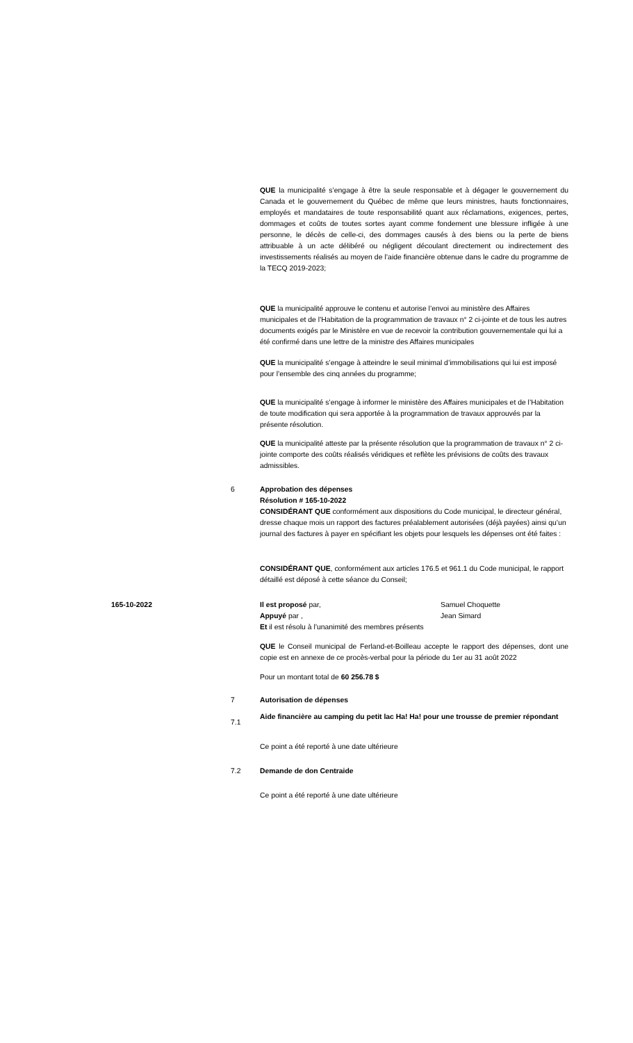QUE la municipalité s’engage à être la seule responsable et à dégager le gouvernement du Canada et le gouvernement du Québec de même que leurs ministres, hauts fonctionnaires, employés et mandataires de toute responsabilité quant aux réclamations, exigences, pertes, dommages et coûts de toutes sortes ayant comme fondement une blessure infligée à une personne, le décès de celle-ci, des dommages causés à des biens ou la perte de biens attribuable à un acte délibéré ou négligent découlant directement ou indirectement des investissements réalisés au moyen de l’aide financière obtenue dans le cadre du programme de la TECQ 2019-2023;
QUE la municipalité approuve le contenu et autorise l’envoi au ministère des Affaires municipales et de l’Habitation de la programmation de travaux n° 2 ci-jointe et de tous les autres documents exigés par le Ministère en vue de recevoir la contribution gouvernementale qui lui a été confirmé dans une lettre de la ministre des Affaires municipales
QUE la municipalité s’engage à atteindre le seuil minimal d’immobilisations qui lui est imposé pour l’ensemble des cinq années du programme;
QUE la municipalité s’engage à informer le ministère des Affaires municipales et de l’Habitation de toute modification qui sera apportée à la programmation de travaux approuvés par la présente résolution.
QUE la municipalité atteste par la présente résolution que la programmation de travaux n° 2 ci-jointe comporte des coûts réalisés véridiques et reflète les prévisions de coûts des travaux admissibles.
6 Approbation des dépenses
Résolution # 165-10-2022
CONSIDÉRANT QUE conformément aux dispositions du Code municipal, le directeur général, dresse chaque mois un rapport des factures préalablement autorisées (déjà payées) ainsi qu’un journal des factures à payer en spécifiant les objets pour lesquels les dépenses ont été faites :
CONSIDÉRANT QUE, conformément aux articles 176.5 et 961.1 du Code municipal, le rapport détaillé est déposé à cette séance du Conseil;
165-10-2022 Il est proposé par, Samuel Choquette
Appuyé par , Jean Simard
Et il est résolu à l’unanimité des membres présents
QUE le Conseil municipal de Ferland-et-Boilleau accepte le rapport des dépenses, dont une copie est en annexe de ce procès-verbal pour la période du 1er au 31 août 2022
Pour un montant total de 60 256.78 $
7 Autorisation de dépenses
7.1
Aide financière au camping du petit lac Ha! Ha! pour une trousse de premier répondant
Ce point a été reporté à une date ultérieure
7.2 Demande de don Centraide
Ce point a été reporté à une date ultérieure